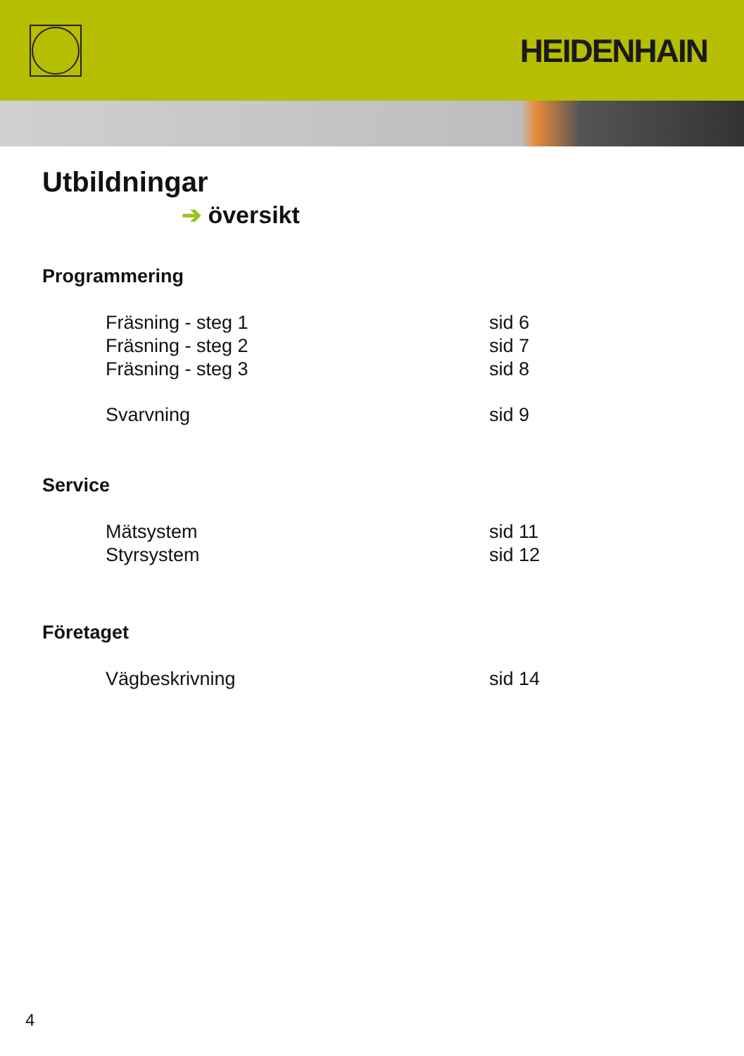HEIDENHAIN
Utbildningar
➔ översikt
Programmering
Fräsning - steg 1 sid 6
Fräsning - steg 2 sid 7
Fräsning - steg 3 sid 8
Svarvning sid 9
Service
Mätsystem sid 11
Styrsystem sid 12
Företaget
Vägbeskrivning sid 14
4